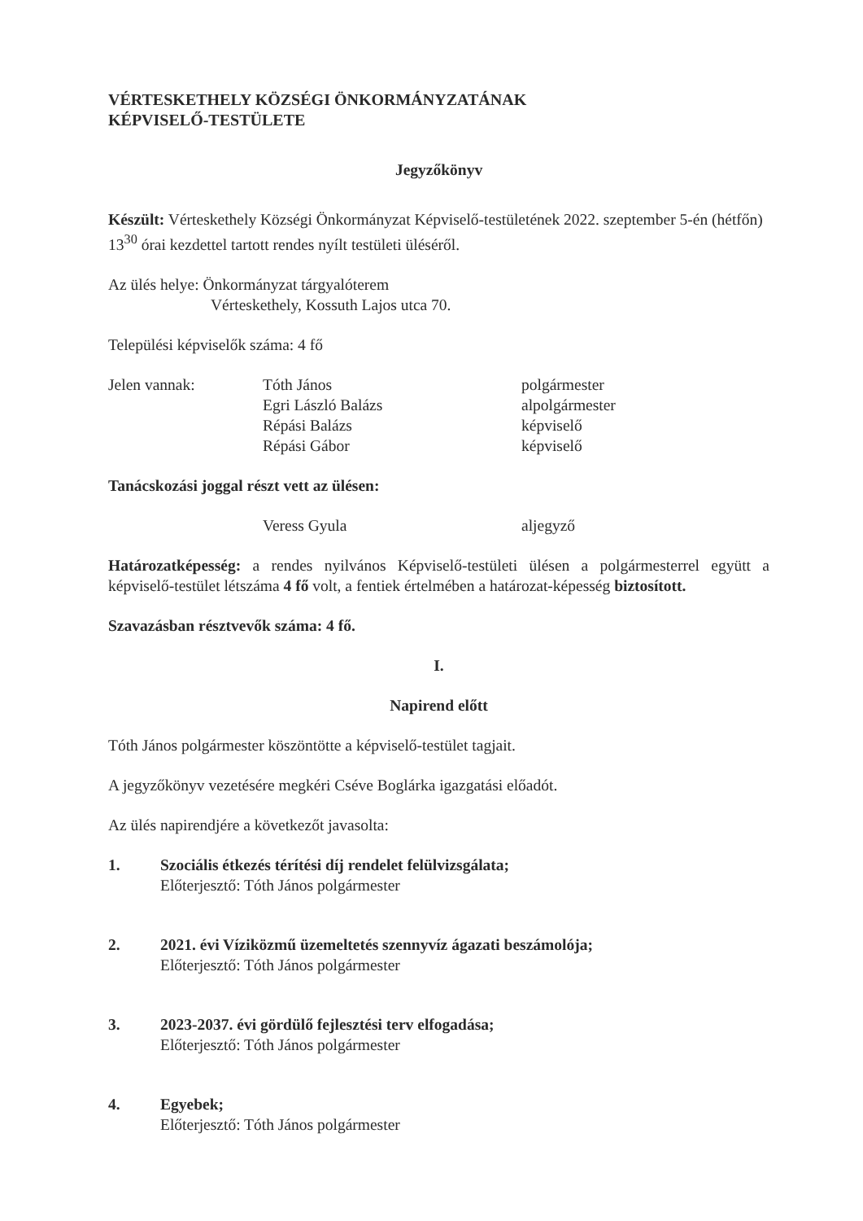VÉRTESKETHELY KÖZSÉGI ÖNKORMÁNYZATÁNAK
KÉPVISELŐ-TESTÜLETE
Jegyzőkönyv
Készült: Vérteskethely Községi Önkormányzat Képviselő-testületének 2022. szeptember 5-én (hétfőn) 13<sup>30</sup> órai kezdettel tartott rendes nyílt testületi üléséről.
Az ülés helye: Önkormányzat tárgyalóterem
Vérteskethely, Kossuth Lajos utca 70.
Települési képviselők száma: 4 fő
Jelen vannak: Tóth János
Egri László Balázs
Répási Balázs
Répási Gábor
polgármester
alpolgármester
képviselő
képviselő
Tanácskozási joggal részt vett az ülésen:
Veress Gyula aljegyző
Határozatképesség: a rendes nyilvános Képviselő-testületi ülésen a polgármesterrel együtt a képviselő-testület létszáma 4 fő volt, a fentiek értelmében a határozat-képesség biztosított.
Szavazásban résztvevők száma: 4 fő.
I.
Napirend előtt
Tóth János polgármester köszöntötte a képviselő-testület tagjait.
A jegyzőkönyv vezetésére megkéri Cséve Boglárka igazgatási előadót.
Az ülés napirendjére a következőt javasolta:
1. Szociális étkezés térítési díj rendelet felülvizsgálata;
Előterjesztő: Tóth János polgármester
2. 2021. évi Víziközmű üzemeltetés szennyvíz ágazati beszámolója;
Előterjesztő: Tóth János polgármester
3. 2023-2037. évi gördülő fejlesztési terv elfogadása;
Előterjesztő: Tóth János polgármester
4. Egyebek;
Előterjesztő: Tóth János polgármester